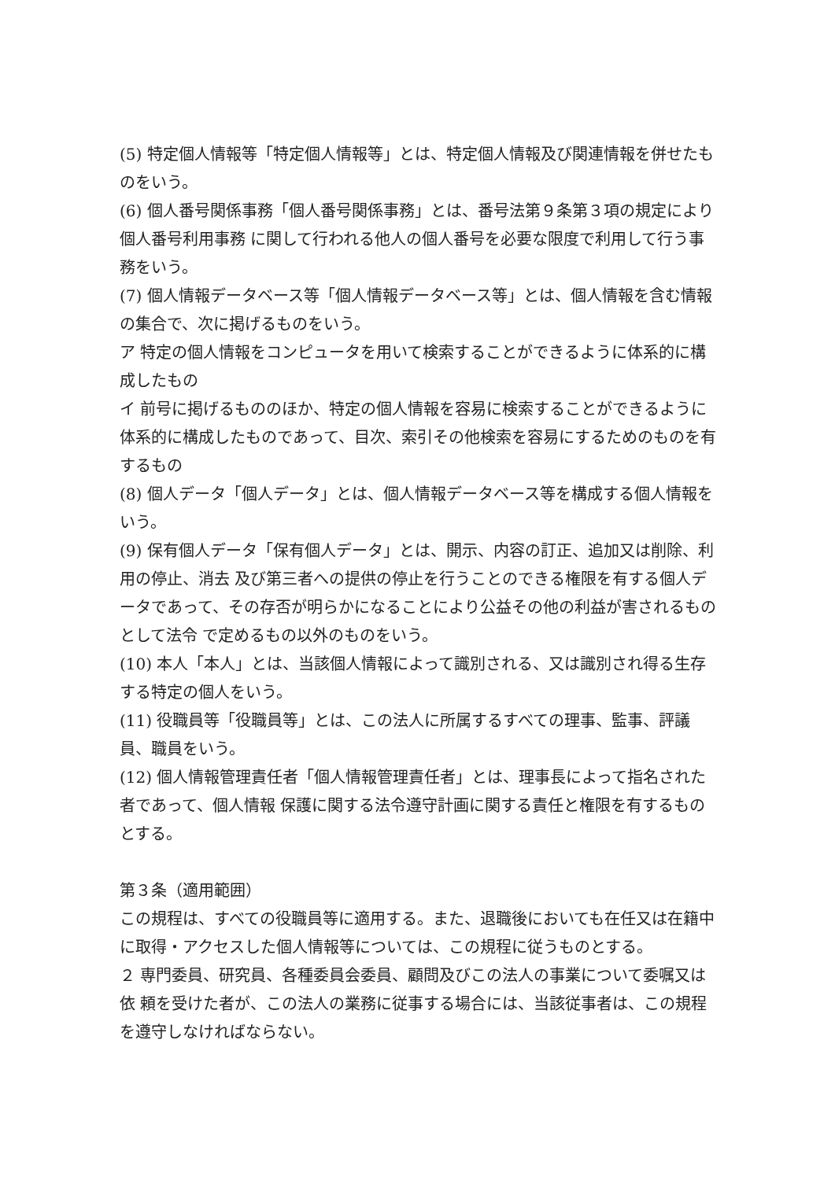(5) 特定個人情報等「特定個人情報等」とは、特定個人情報及び関連情報を併せたものをいう。
(6) 個人番号関係事務「個人番号関係事務」とは、番号法第９条第３項の規定により個人番号利用事務 に関して行われる他人の個人番号を必要な限度で利用して行う事務をいう。
(7) 個人情報データベース等「個人情報データベース等」とは、個人情報を含む情報の集合で、次に掲げるものをいう。
ア 特定の個人情報をコンピュータを用いて検索することができるように体系的に構成したもの
イ 前号に掲げるもののほか、特定の個人情報を容易に検索することができるように体系的に構成したものであって、目次、索引その他検索を容易にするためのものを有するもの
(8) 個人データ「個人データ」とは、個人情報データベース等を構成する個人情報をいう。
(9) 保有個人データ「保有個人データ」とは、開示、内容の訂正、追加又は削除、利用の停止、消去 及び第三者への提供の停止を行うことのできる権限を有する個人データであって、その存否が明らかになることにより公益その他の利益が害されるものとして法令 で定めるもの以外のものをいう。
(10) 本人「本人」とは、当該個人情報によって識別される、又は識別され得る生存する特定の個人をいう。
(11) 役職員等「役職員等」とは、この法人に所属するすべての理事、監事、評議員、職員をいう。
(12) 個人情報管理責任者「個人情報管理責任者」とは、理事長によって指名された者であって、個人情報 保護に関する法令遵守計画に関する責任と権限を有するものとする。
第３条（適用範囲）
この規程は、すべての役職員等に適用する。また、退職後においても在任又は在籍中に取得・アクセスした個人情報等については、この規程に従うものとする。
２ 専門委員、研究員、各種委員会委員、顧問及びこの法人の事業について委嘱又は依 頼を受けた者が、この法人の業務に従事する場合には、当該従事者は、この規程を遵守しなければならない。